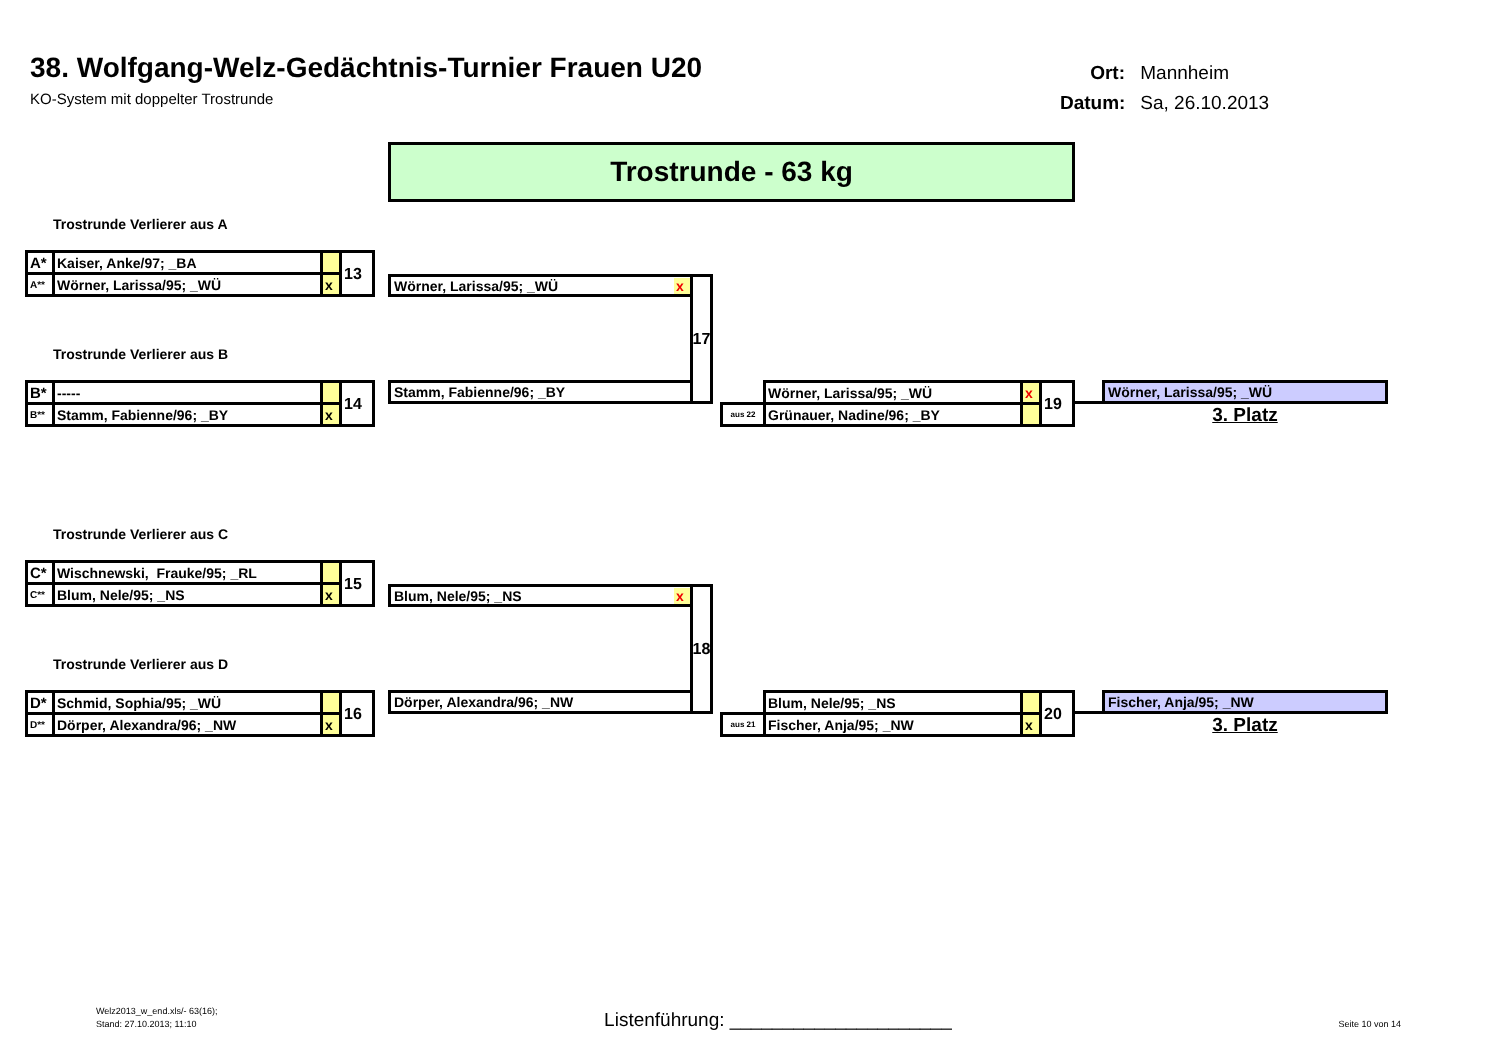38. Wolfgang-Welz-Gedächtnis-Turnier Frauen U20
KO-System mit doppelter Trostrunde
Ort: Mannheim
Datum: Sa, 26.10.2013
Trostrunde - 63 kg
Trostrunde Verlierer aus A
| A* | Kaiser, Anke/97; _BA | | 13 |
| A** | Wörner, Larissa/95; _WÜ | x | |
Wörner, Larissa/95; _WÜ x
17
Trostrunde Verlierer aus B
| B* | ----- | | 14 |
| B** | Stamm, Fabienne/96; _BY | x | |
Stamm, Fabienne/96; _BY
| | Wörner, Larissa/95; _WÜ | x | 19 |
| aus 22 | Grünauer, Nadine/96; _BY | | |
Wörner, Larissa/95; _WÜ
3. Platz
Trostrunde Verlierer aus C
| C* | Wischnewski, Frauke/95; _RL | | 15 |
| C** | Blum, Nele/95; _NS | x | |
Blum, Nele/95; _NS x
18
Trostrunde Verlierer aus D
| D* | Schmid, Sophia/95; _WÜ | | 16 |
| D** | Dörper, Alexandra/96; _NW | x | |
Dörper, Alexandra/96; _NW
| | Blum, Nele/95; _NS | | 20 |
| aus 21 | Fischer, Anja/95; _NW | x | |
Fischer, Anja/95; _NW
3. Platz
Welz2013_w_end.xls/- 63(16);
Stand: 27.10.2013; 11:10
Listenführung: _____________________
Seite 10 von 14